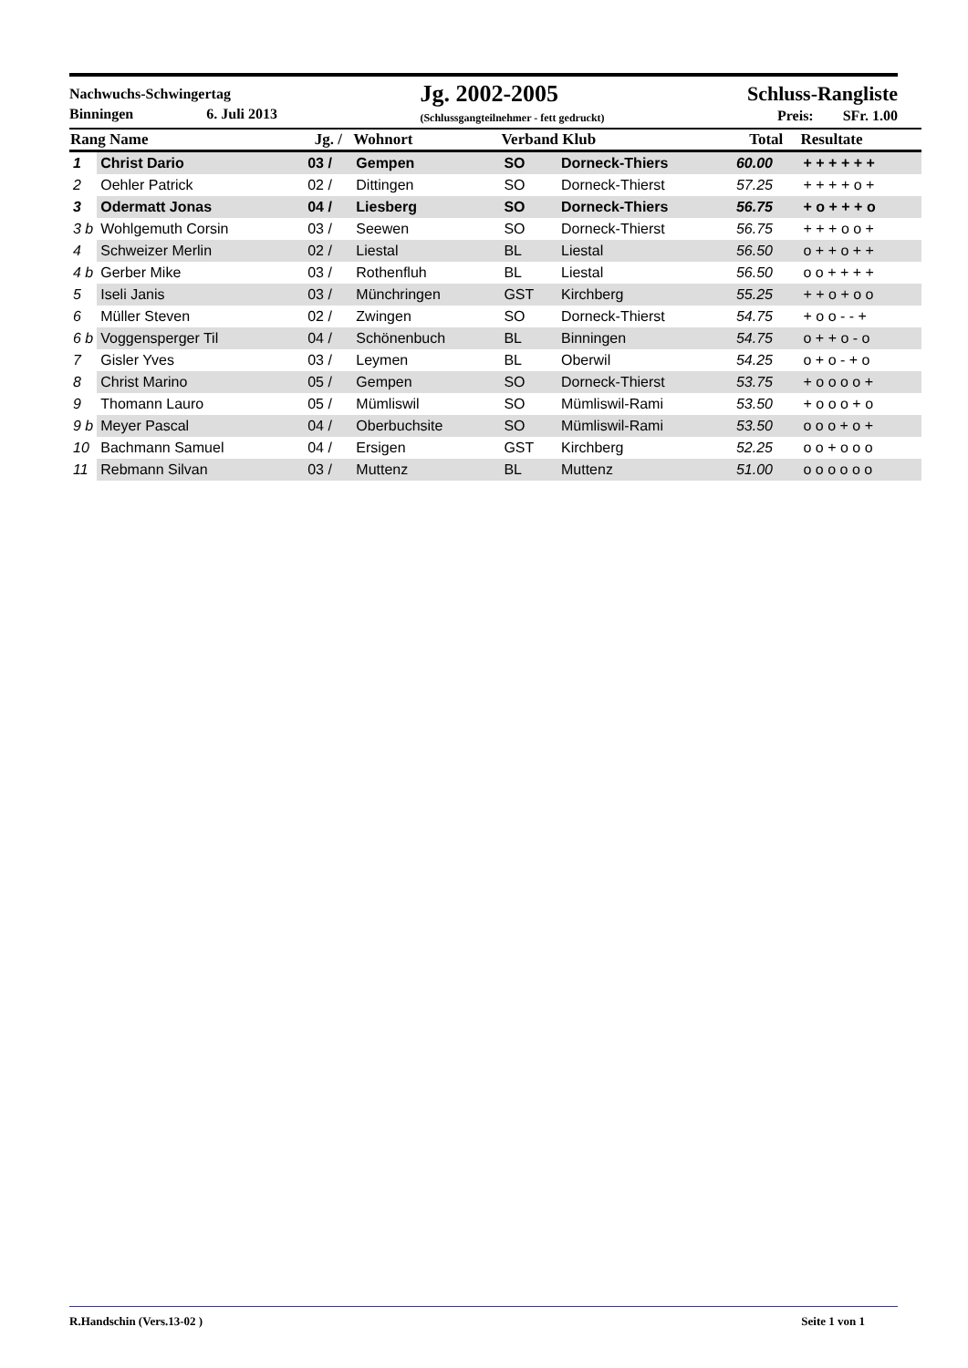Nachwuchs-Schwingertag
Binningen 6. Juli 2013
Jg. 2002-2005
(Schlussgangteilnehmer - fett gedruckt)
Schluss-Rangliste
Preis: SFr. 1.00
| Rang Name | | Jg. / | Wohnort | Verband Klub | | Total | Resultate |
| --- | --- | --- | --- | --- | --- | --- | --- |
| 1 | Christ Dario | 03 / | Gempen | SO | Dorneck-Thiers | 60.00 | + + + + + + |
| 2 | Oehler Patrick | 02 / | Dittingen | SO | Dorneck-Thierst | 57.25 | + + + + o + |
| 3 | Odermatt Jonas | 04 / | Liesberg | SO | Dorneck-Thiers | 56.75 | + o + + + o |
| 3 b | Wohlgemuth Corsin | 03 / | Seewen | SO | Dorneck-Thierst | 56.75 | + + + o o + |
| 4 | Schweizer Merlin | 02 / | Liestal | BL | Liestal | 56.50 | o + + o + + |
| 4 b | Gerber Mike | 03 / | Rothenfluh | BL | Liestal | 56.50 | o o + + + + |
| 5 | Iseli Janis | 03 / | Münchringen | GST | Kirchberg | 55.25 | + + o + o o |
| 6 | Müller Steven | 02 / | Zwingen | SO | Dorneck-Thierst | 54.75 | + o o - - + |
| 6 b | Voggensperger Til | 04 / | Schönenbuch | BL | Binningen | 54.75 | o + + o - o |
| 7 | Gisler Yves | 03 / | Leymen | BL | Oberwil | 54.25 | o + o - + o |
| 8 | Christ Marino | 05 / | Gempen | SO | Dorneck-Thierst | 53.75 | + o o o o + |
| 9 | Thomann Lauro | 05 / | Mümliswil | SO | Mümliswil-Rami | 53.50 | + o o o + o |
| 9 b | Meyer Pascal | 04 / | Oberbuchsite | SO | Mümliswil-Rami | 53.50 | o o o + o + |
| 10 | Bachmann Samuel | 04 / | Ersigen | GST | Kirchberg | 52.25 | o o + o o o |
| 11 | Rebmann Silvan | 03 / | Muttenz | BL | Muttenz | 51.00 | o o o o o o |
R.Handschin (Vers.13-02 ) Seite 1 von 1